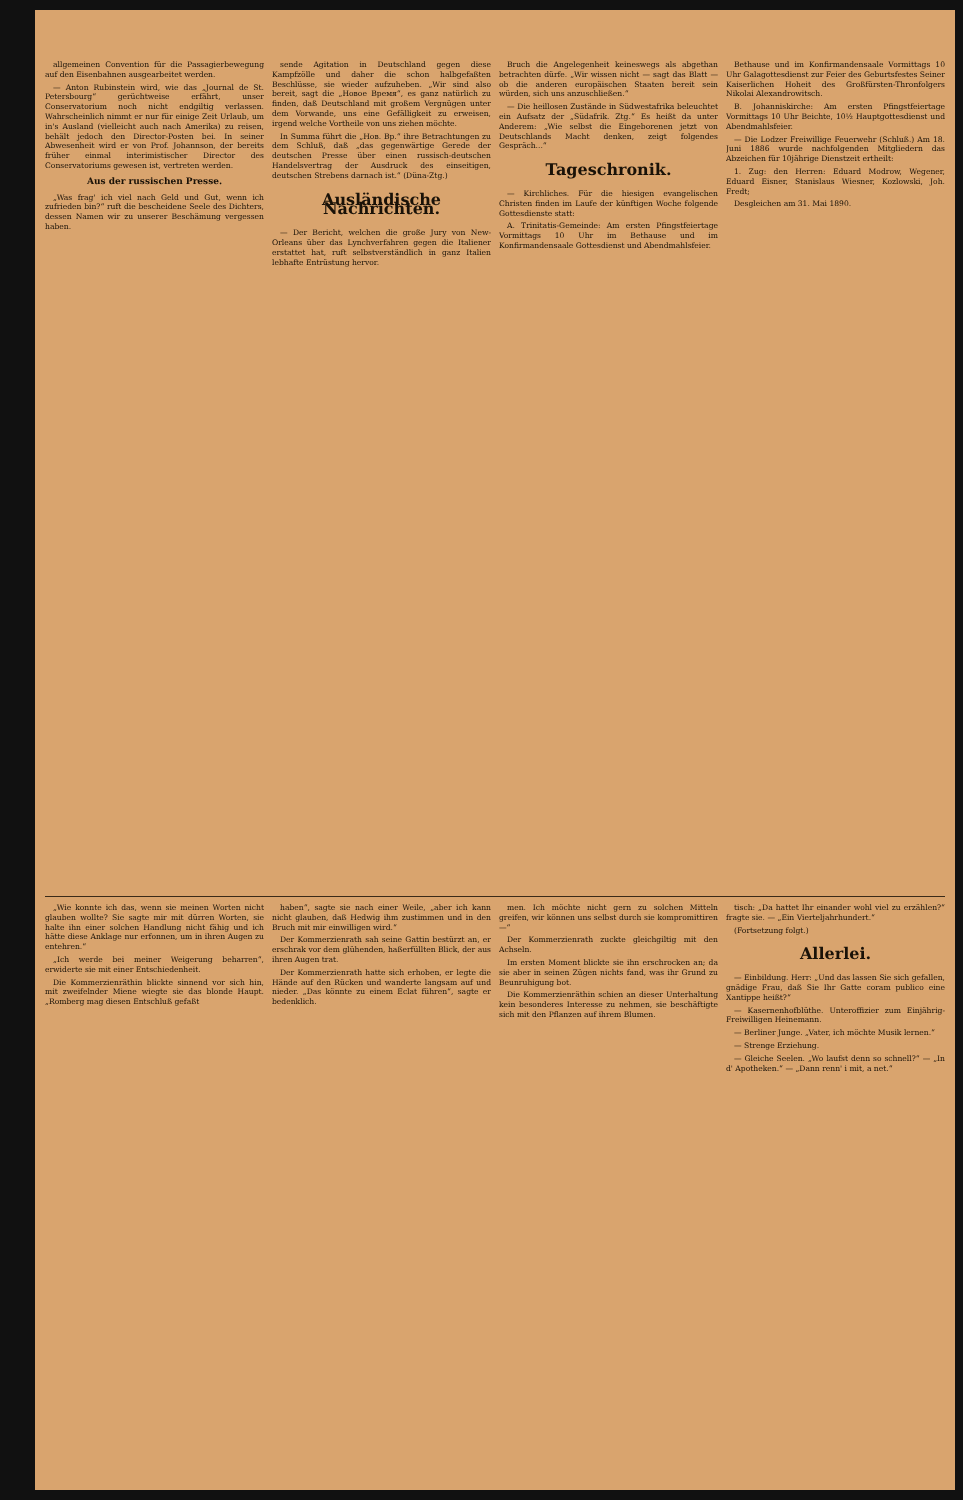allgemeinen Convention für die Passagierbewegung auf den Eisenbahnen ausgearbeitet werden.
— Anton Rubinstein wird, wie das „Journal de St. Petersbourg“ gerüchtweise erfährt, unser Conservatorium noch nicht endgiltig verlassen. Wahrscheinlich nimmt er nur für einige Zeit Urlaub, um in's Ausland (vielleicht auch nach Amerika) zu reisen, behält jedoch den Director-Posten bei. In seiner Abwesenheit wird er von Prof. Johannson, der bereits früher einmal interimistischer Director des Conservatoriums gewesen ist, vertreten werden.
Aus der russischen Presse.
„Was frag' ich viel nach Geld und Gut, wenn ich zufrieden bin?“ ruft die bescheidene Seele des Dichters, dessen Namen wir zu unserer Beschämung vergessen haben.
sende Agitation in Deutschland gegen diese Kampfzölle und daher die schon halbgefaßten Beschlüsse, sie wieder aufzuheben. „Wir sind also bereit, sagt die „Новое Время“, es ganz natürlich zu finden, daß Deutschland mit großem Vergnügen unter dem Vorwande, uns eine Gefälligkeit zu erweisen, irgend welche Vortheile von uns ziehen möchte.
In Summa führt die „Нов. Вр.“ ihre Betrachtungen zu dem Schluß, daß „das gegenwärtige Gerede der deutschen Presse über einen russisch-deutschen Handelsvertrag der Ausdruck des einseitigen, deutschen Strebens darnach ist.“ (Düna-Ztg.)
Ausländische Nachrichten.
— Der Bericht, welchen die große Jury von New-Orleans über das Lynchverfahren gegen die Italiener erstattet hat, ruft selbstverständlich in ganz Italien lebhafte Entrüstung hervor.
Bruch die Angelegenheit keineswegs als abgethan betrachten dürfe. „Wir wissen nicht — sagt das Blatt — ob die anderen europäischen Staaten bereit sein würden, sich uns anzuschließen.“
— Die heillosen Zustände in Südwestafrika beleuchtet ein Aufsatz der „Südafrik. Ztg.“ Es heißt da unter Anderem: „Wie selbst die Eingeborenen jetzt von Deutschlands Macht denken, zeigt folgendes Gespräch...“
Tageschronik.
— Kirchliches. Für die hiesigen evangelischen Christen finden im Laufe der künftigen Woche folgende Gottesdienste statt:
A. Trinitatis-Gemeinde: Am ersten Pfingstfeiertage Vormittags 10 Uhr im Bethause und im Konfirmandensaale Gottesdienst und Abendmahlsfeier.
Bethause und im Konfirmandensaale Vormittags 10 Uhr Galagottesdienst zur Feier des Geburtsfestes Seiner Kaiserlichen Hoheit des Großfürsten-Thronfolgers Nikolai Alexandrowitsch.
B. Johanniskirche: Am ersten Pfingstfeiertage Vormittags 10 Uhr Beichte, 10½ Hauptgottesdienst und Abendmahlsfeier.
— Die Lodzer Freiwillige Feuerwehr (Schluß.) Am 18. Juni 1886 wurde nachfolgenden Mitgliedern das Abzeichen für 10jährige Dienstzeit ertheilt:
1. Zug: den Herren: Eduard Modrow, Wegener, Eduard Eisner, Stanislaus Wiesner, Kozlowski, Joh. Fredt;
Desgleichen am 31. Mai 1890.
„Wie konnte ich das, wenn sie meinen Worten nicht glauben wollte? Sie sagte mir mit dürren Worten, sie halte ihn einer solchen Handlung nicht fähig und ich hätte diese Anklage nur erfonnen, um in ihren Augen zu entehren.“
„Ich werde bei meiner Weigerung beharren“, erwiderte sie mit einer Entschiedenheit.
Die Kommerzienräthin blickte sinnend vor sich hin, mit zweifelnder Miene wiegte sie das blonde Haupt. „Romberg mag diesen Entschluß gefaßt
haben“, sagte sie nach einer Weile, „aber ich kann nicht glauben, daß Hedwig ihm zustimmen und in den Bruch mit mir einwilligen wird.“
Der Kommerzienrath sah seine Gattin bestürzt an, er erschrak vor dem glühenden, haßerfüllten Blick, der aus ihren Augen trat.
Der Kommerzienrath hatte sich erhoben, er legte die Hände auf den Rücken und wanderte langsam auf und nieder. „Das könnte zu einem Eclat führen“, sagte er bedenklich.
men. Ich möchte nicht gern zu solchen Mitteln greifen, wir können uns selbst durch sie kompromittiren —“
Der Kommerzienrath zuckte gleichgiltig mit den Achseln.
Im ersten Moment blickte sie ihn erschrocken an; da sie aber in seinen Zügen nichts fand, was ihr Grund zu Beunruhigung bot.
Die Kommerzienräthin schien an dieser Unterhaltung kein besonderes Interesse zu nehmen, sie beschäftigte sich mit den Pflanzen auf ihrem Blumen.
tisch: „Da hattet Ihr einander wohl viel zu erzählen?“ fragte sie. — „Ein Vierteljahrhundert.“
(Fortsetzung folgt.)
Allerlei.
— Einbildung. Herr: „Und das lassen Sie sich gefallen, gnädige Frau, daß Sie Ihr Gatte coram publico eine Xantippe heißt?“
— Kasernenhofblüthe. Unteroffizier zum Einjährig-Freiwilligen Heinemann.
— Berliner Junge. „Vater, ich möchte Musik lernen.“
— Strenge Erziehung.
— Gleiche Seelen. „Wo laufst denn so schnell?“ — „In d' Apotheken.“ — „Dann renn' i mit, a net.“